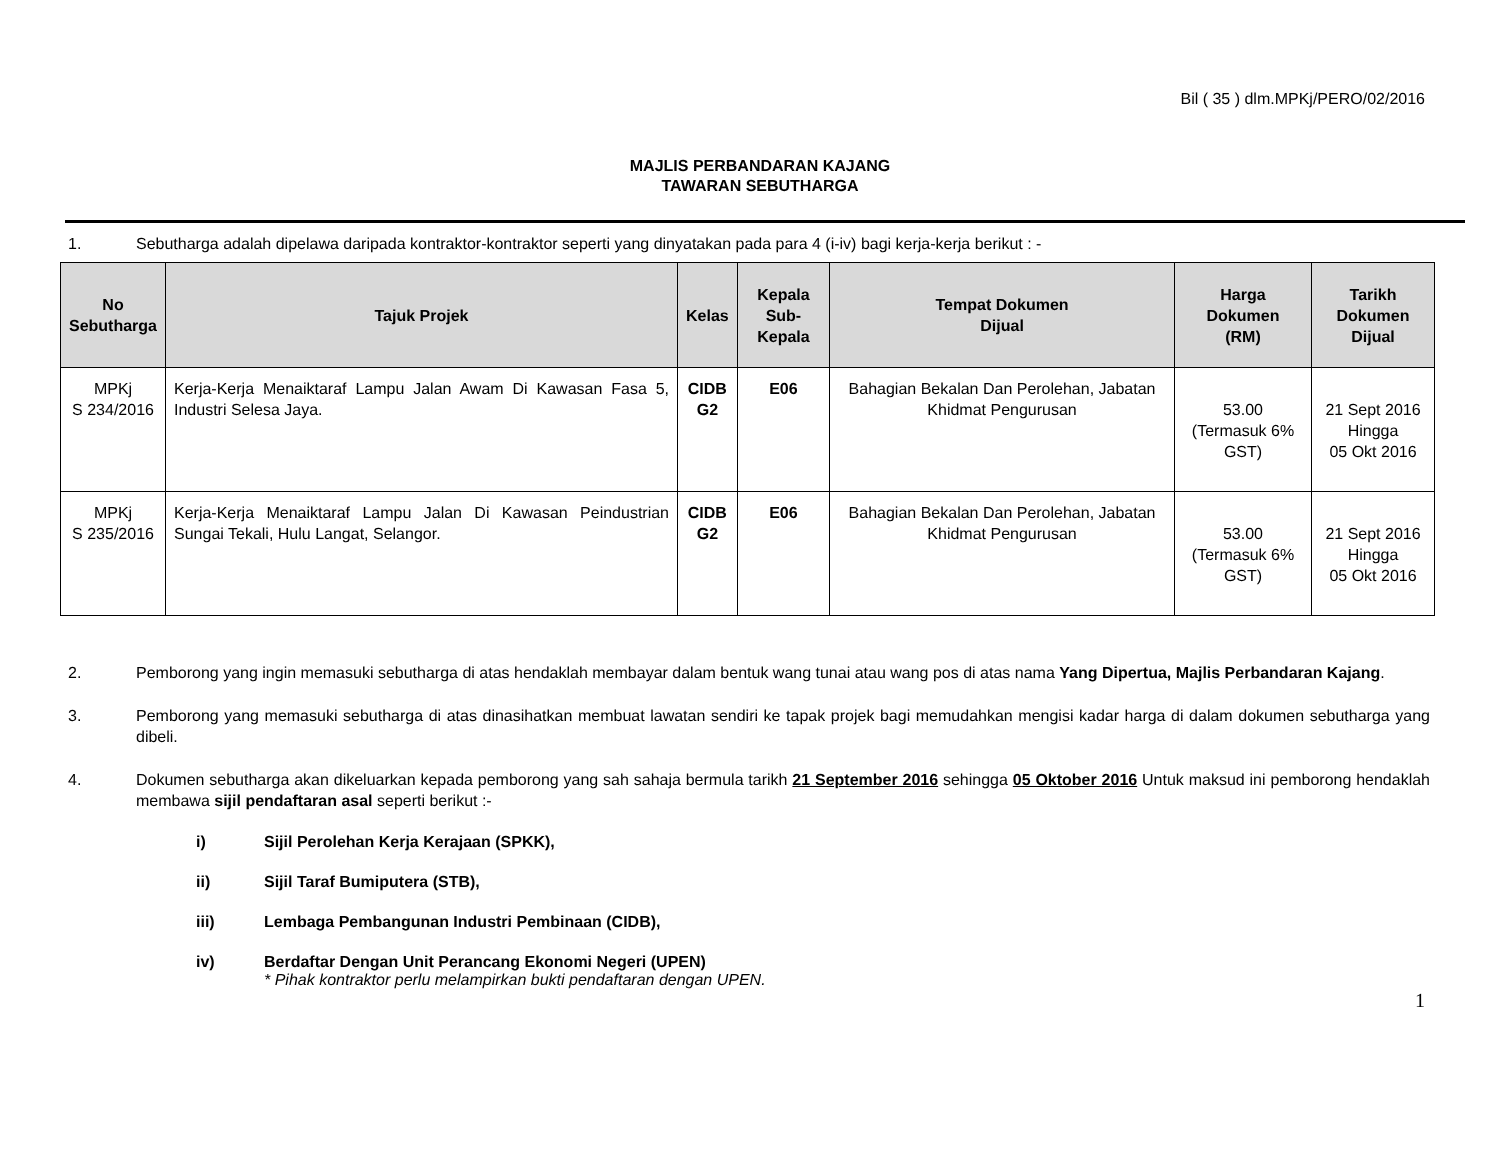Bil ( 35 ) dlm.MPKj/PERO/02/2016
MAJLIS PERBANDARAN KAJANG
TAWARAN SEBUTHARGA
1. Sebutharga adalah dipelawa daripada kontraktor-kontraktor seperti yang dinyatakan pada para 4 (i-iv) bagi kerja-kerja berikut : -
| No Sebutharga | Tajuk Projek | Kelas | Kepala Sub-Kepala | Tempat Dokumen Dijual | Harga Dokumen (RM) | Tarikh Dokumen Dijual |
| --- | --- | --- | --- | --- | --- | --- |
| MPKj S 234/2016 | Kerja-Kerja Menaiktaraf Lampu Jalan Awam Di Kawasan Fasa 5, Industri Selesa Jaya. | CIDB G2 | E06 | Bahagian Bekalan Dan Perolehan, Jabatan Khidmat Pengurusan | 53.00 (Termasuk 6% GST) | 21 Sept 2016 Hingga 05 Okt 2016 |
| MPKj S 235/2016 | Kerja-Kerja Menaiktaraf Lampu Jalan Di Kawasan Peindustrian Sungai Tekali, Hulu Langat, Selangor. | CIDB G2 | E06 | Bahagian Bekalan Dan Perolehan, Jabatan Khidmat Pengurusan | 53.00 (Termasuk 6% GST) | 21 Sept 2016 Hingga 05 Okt 2016 |
2. Pemborong yang ingin memasuki sebutharga di atas hendaklah membayar dalam bentuk wang tunai atau wang pos di atas nama Yang Dipertua, Majlis Perbandaran Kajang.
3. Pemborong yang memasuki sebutharga di atas dinasihatkan membuat lawatan sendiri ke tapak projek bagi memudahkan mengisi kadar harga di dalam dokumen sebutharga yang dibeli.
4. Dokumen sebutharga akan dikeluarkan kepada pemborong yang sah sahaja bermula tarikh 21 September 2016 sehingga 05 Oktober 2016 Untuk maksud ini pemborong hendaklah membawa sijil pendaftaran asal seperti berikut :-
i) Sijil Perolehan Kerja Kerajaan (SPKK),
ii) Sijil Taraf Bumiputera (STB),
iii) Lembaga Pembangunan Industri Pembinaan (CIDB),
iv) Berdaftar Dengan Unit Perancang Ekonomi Negeri (UPEN)
* Pihak kontraktor perlu melampirkan bukti pendaftaran dengan UPEN.
1